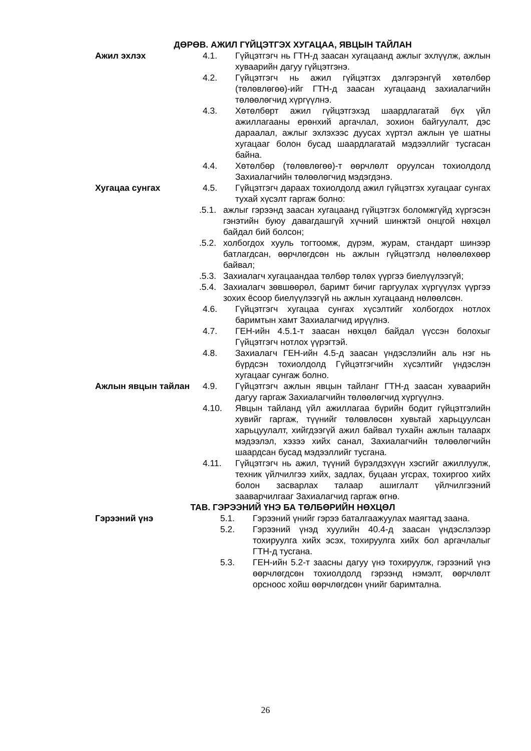ДӨРӨВ. АЖИЛ ГҮЙЦЭТГЭХ ХУГАЦАА, ЯВЦЫН ТАЙЛАН
Ажил эхлэх 4.1. Гүйцэтгэгч нь ГТН-д заасан хугацаанд ажлыг эхлүүлж, ажлын хуваарийн дагуу гүйцэтгэнэ.
4.2. Гүйцэтгэгч нь ажил гүйцэтгэх дэлгэрэнгүй хөтөлбөр (төлөвлөгөө)-ийг ГТН-д заасан хугацаанд захиалагчийн төлөөлөгчид хүргүүлнэ.
4.3. Хөтөлбөрт ажил гүйцэтгэхэд шаардлагатай бүх үйл ажиллагааны ерөнхий аргачлал, зохион байгуулалт, дэс дараалал, ажлыг эхлэхээс дуусах хүртэл ажлын үе шатны хугацааг болон бусад шаардлагатай мэдээллийг тусгасан байна.
4.4. Хөтөлбөр (төлөвлөгөө)-т өөрчлөлт оруулсан тохиолдолд Захиалагчийн төлөөлөгчид мэдэгдэнэ.
Хугацаа сунгах 4.5. Гүйцэтгэгч дараах тохиолдолд ажил гүйцэтгэх хугацааг сунгах тухай хүсэлт гаргаж болно:
.5.1. ажлыг гэрээнд заасан хугацаанд гүйцэтгэх боломжгүйд хүргэсэн гэнэтийн буюу давагдашгүй хүчний шинжтэй онцгой нөхцөл байдал бий болсон;
.5.2. холбогдох хууль тогтоомж, дүрэм, журам, стандарт шинээр батлагдсан, өөрчлөгдсөн нь ажлын гүйцэтгэлд нөлөөлөхөөр байвал;
.5.3. Захиалагч хугацаандаа төлбөр төлөх үүргээ биелүүлээгүй;
.5.4. Захиалагч зөвшөөрөл, баримт бичиг гаргуулах хүргүүлэх үүргээ зохих ёсоор биелүүлээгүй нь ажлын хугацаанд нөлөөлсөн.
4.6. Гүйцэтгэгч хугацаа сунгах хүсэлтийг холбогдох нотлох баримтын хамт Захиалагчид ирүүлнэ.
4.7. ГЕН-ийн 4.5.1-т заасан нөхцөл байдал үүссэн болохыг Гүйцэтгэгч нотлох үүрэгтэй.
4.8. Захиалагч ГЕН-ийн 4.5-д заасан үндэслэлийн аль нэг нь бүрдсэн тохиолдолд Гүйцэтгэгчийн хүсэлтийг үндэслэн хугацааг сунгаж болно.
Ажлын явцын тайлан 4.9. Гүйцэтгэгч ажлын явцын тайланг ГТН-д заасан хуваарийн дагуу гаргаж Захиалагчийн төлөөлөгчид хүргүүлнэ.
4.10. Явцын тайланд үйл ажиллагаа бүрийн бодит гүйцэтгэлийн хувийг гаргаж, түүнийг төлөвлөсөн хувьтай харьцуулсан харьцуулалт, хийгдээгүй ажил байвал тухайн ажлын талаарх мэдээлэл, хэзээ хийх санал, Захиалагчийн төлөөлөгчийн шаардсан бусад мэдээллийг тусгана.
4.11. Гүйцэтгэгч нь ажил, түүний бүрэлдэхүүн хэсгийг ажиллуулж, техник үйлчилгээ хийх, задлах, буцаан угсрах, тохиргоо хийх болон засварлах талаар ашиглалт үйлчилгээний зааварчилгааг Захиалагчид гаргаж өгнө.
ТАВ. ГЭРЭЭНИЙ ҮНЭ БА ТӨЛБӨРИЙН НӨХЦӨЛ
Гэрээний үнэ 5.1. Гэрээний үнийг гэрээ баталгаажуулах маягтад заана.
5.2. Гэрээний үнэд хуулийн 40.4-д заасан үндэслэлээр тохируулга хийх эсэх, тохируулга хийх бол аргачлалыг ГТН-д тусгана.
5.3. ГЕН-ийн 5.2-т заасны дагуу үнэ тохируулж, гэрээний үнэ өөрчлөгдсөн тохиолдолд гэрээнд нэмэлт, өөрчлөлт орсноос хойш өөрчлөгдсөн үнийг баримтална.
26